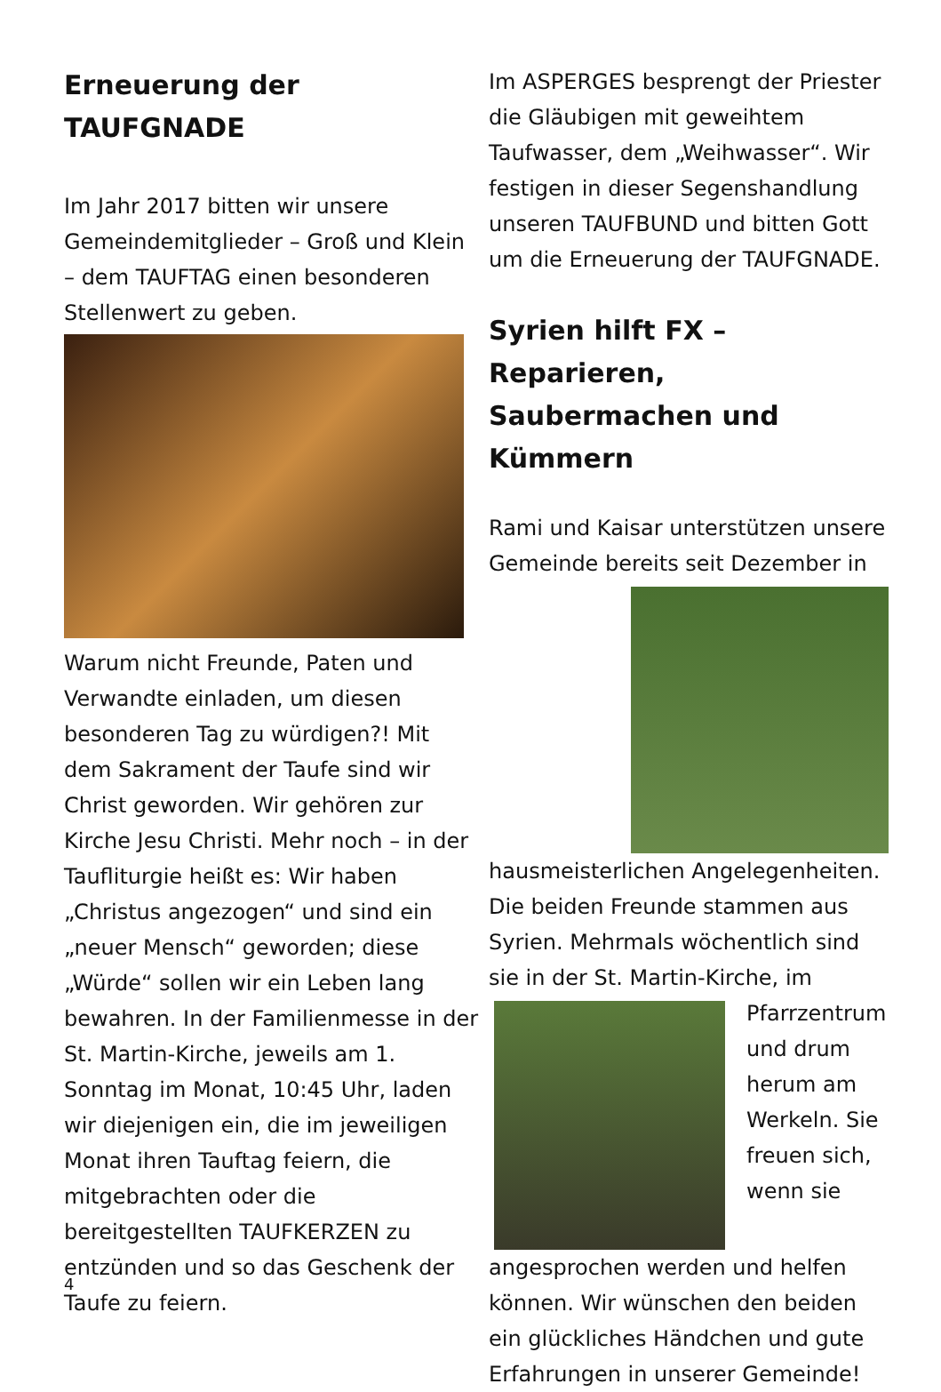Erneuerung der TAUFGNADE
Im Jahr 2017 bitten wir unsere Gemeindemitglieder – Groß und Klein – dem TAUFTAG einen besonderen Stellenwert zu geben.
Warum nicht Freunde, Paten und Verwandte einladen, um diesen besonderen Tag zu würdigen?! Mit dem Sakrament der Taufe sind wir Christ geworden. Wir gehören zur Kirche Jesu Christi. Mehr noch – in der Taufliturgie heißt es: Wir haben „Christus angezogen“ und sind ein „neuer Mensch“ geworden; diese „Würde“ sollen wir ein Leben lang bewahren. In der Familienmesse in der St. Martin-Kirche, jeweils am 1. Sonntag im Monat, 10:45 Uhr, laden wir diejenigen ein, die im jeweiligen Monat ihren Tauftag feiern, die mitgebrachten oder die bereitgestellten TAUFKERZEN zu entzünden und so das Geschenk der Taufe zu feiern.
Im ASPERGES besprengt der Priester die Gläubigen mit geweihtem Taufwasser, dem „Weihwasser“. Wir festigen in dieser Segenshandlung unseren TAUFBUND und bitten Gott um die Erneuerung der TAUFGNADE.
Syrien hilft FX – Reparieren, Saubermachen und Kümmern
Rami und Kaisar unterstützen unsere Gemeinde bereits seit Dezember in hausmeisterlichen Angelegenheiten. Die beiden Freunde stammen aus Syrien. Mehrmals wöchentlich sind sie in der St. Martin-Kirche, im Pfarrzentrum und drum herum am Werkeln. Sie freuen sich, wenn sie angesprochen werden und helfen können. Wir wünschen den beiden ein glückliches Händchen und gute Erfahrungen in unserer Gemeinde!
4